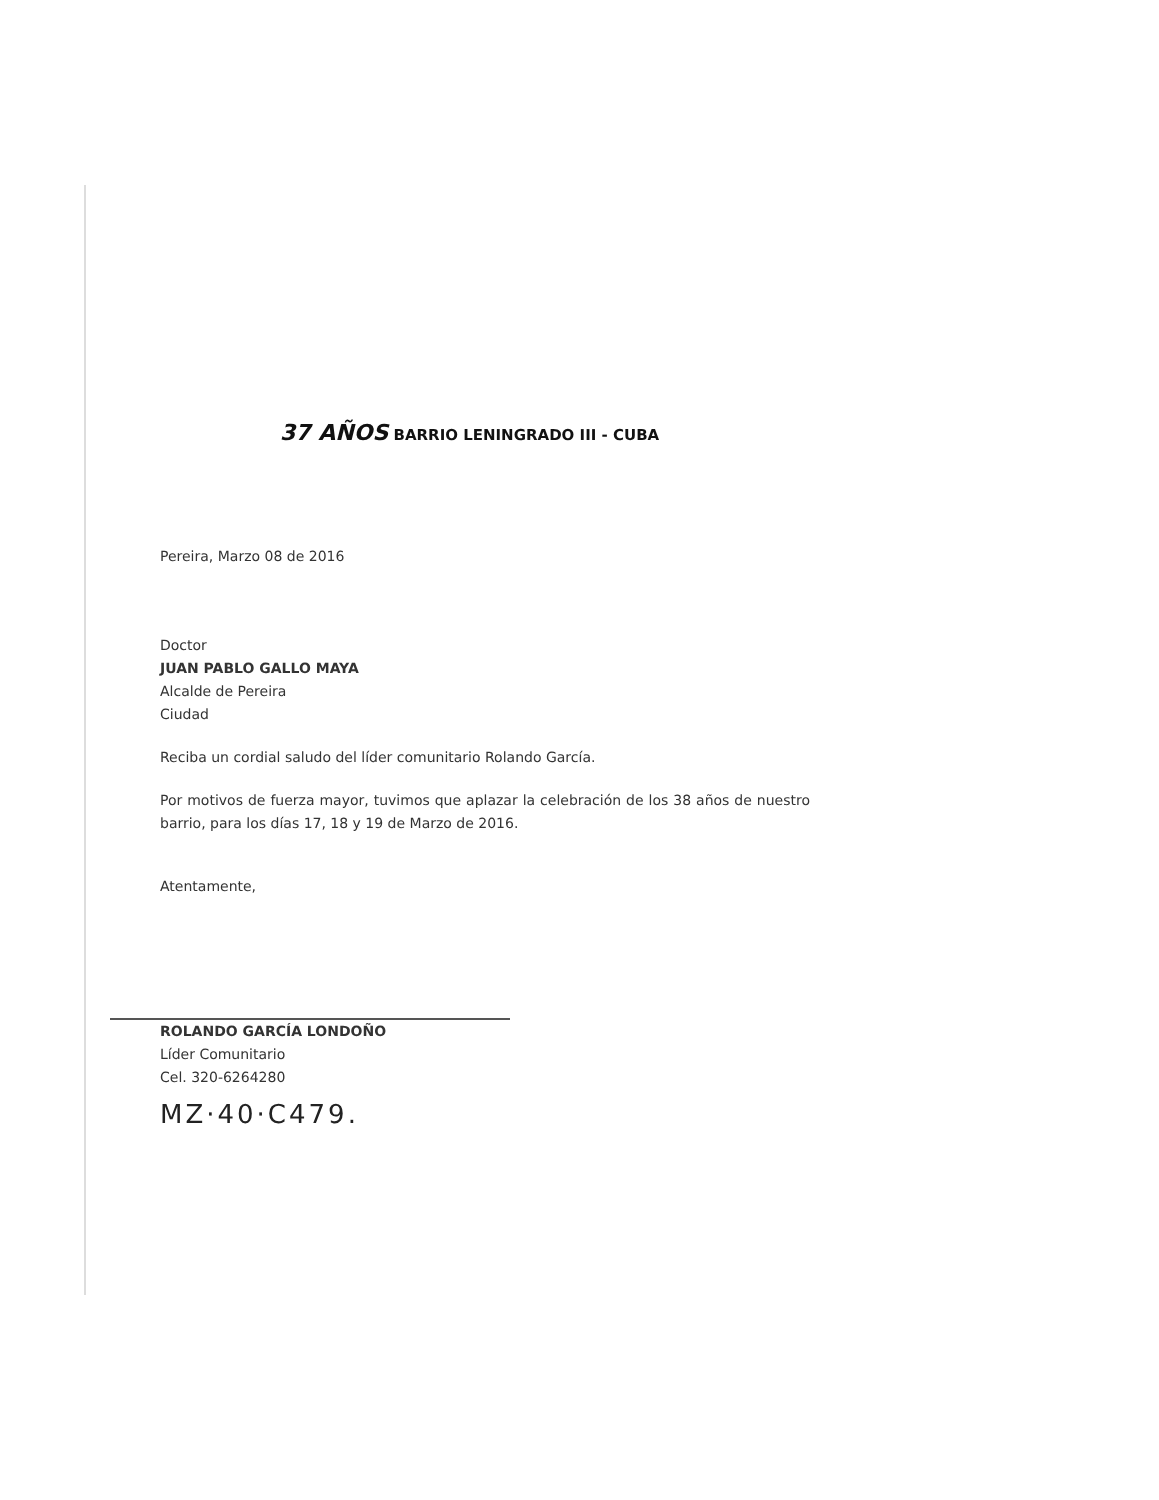37 AÑOS BARRIO LENINGRADO III - CUBA
Pereira, Marzo 08 de 2016
Doctor
JUAN PABLO GALLO MAYA
Alcalde de Pereira
Ciudad
Reciba un cordial saludo del líder comunitario Rolando García.
Por motivos de fuerza mayor, tuvimos que aplazar la celebración de los 38 años de nuestro barrio, para los días 17, 18 y 19 de Marzo de 2016.
Atentamente,
ROLANDO GARCÍA LONDOÑO
Líder Comunitario
Cel. 320-6264280
MZ·40·C479.